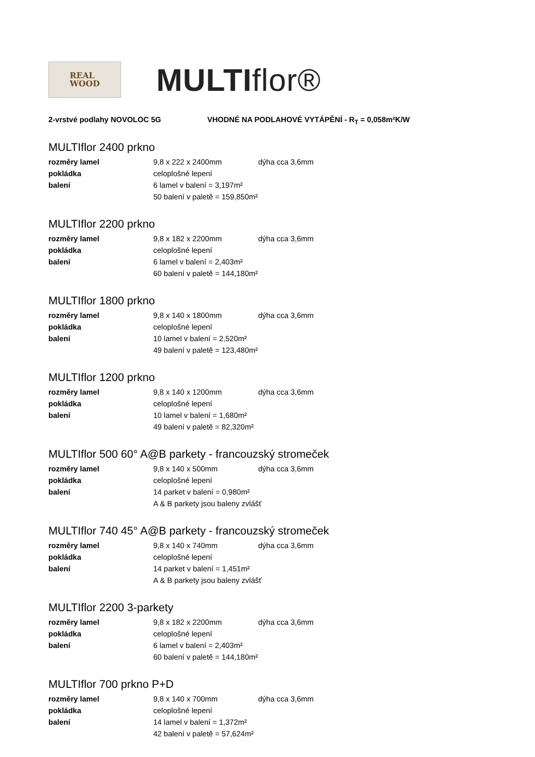REAL
WOOD
MULTIflor®
2-vrstvé podlahy NOVOLOC 5G VHODNÉ NA PODLAHOVÉ VYTÁPĚNÍ - R<sub>T</sub> = 0,058m²K/W
MULTIflor 2400 prkno
| rozměry lamel | 9,8 x 222 x 2400mm | dýha cca 3,6mm |
| pokládka | celoplošné lepení | |
| balení | 6 lamel v balení = 3,197m² | |
| | 50 balení v paletě = 159,850m² | |
MULTIflor 2200 prkno
| rozměry lamel | 9,8 x 182 x 2200mm | dýha cca 3,6mm |
| pokládka | celoplošné lepení | |
| balení | 6 lamel v balení = 2,403m² | |
| | 60 balení v paletě = 144,180m² | |
MULTIflor 1800 prkno
| rozměry lamel | 9,8 x 140 x 1800mm | dýha cca 3,6mm |
| pokládka | celoplošné lepení | |
| balení | 10 lamel v balení = 2,520m² | |
| | 49 balení v paletě = 123,480m² | |
MULTIflor 1200 prkno
| rozměry lamel | 9,8 x 140 x 1200mm | dýha cca 3,6mm |
| pokládka | celoplošné lepení | |
| balení | 10 lamel v balení = 1,680m² | |
| | 49 balení v paletě = 82,320m² | |
MULTIflor 500 60° A@B parkety - francouzský stromeček
| rozměry lamel | 9,8 x 140 x 500mm | dýha cca 3,6mm |
| pokládka | celoplošné lepení | |
| balení | 14 parket v balení = 0,980m² | |
| | A & B parkety jsou baleny zvlášť | |
MULTIflor 740 45° A@B parkety - francouzský stromeček
| rozměry lamel | 9,8 x 140 x 740mm | dýha cca 3,6mm |
| pokládka | celoplošné lepení | |
| balení | 14 parket v balení = 1,451m² | |
| | A & B parkety jsou baleny zvlášť | |
MULTIflor 2200 3-parkety
| rozměry lamel | 9,8 x 182 x 2200mm | dýha cca 3,6mm |
| pokládka | celoplošné lepení | |
| balení | 6 lamel v balení = 2,403m² | |
| | 60 balení v paletě = 144,180m² | |
MULTIflor 700 prkno P+D
| rozměry lamel | 9,8 x 140 x 700mm | dýha cca 3,6mm |
| pokládka | celoplošné lepení | |
| balení | 14 lamel v balení = 1,372m² | |
| | 42 balení v paletě = 57,624m² | |